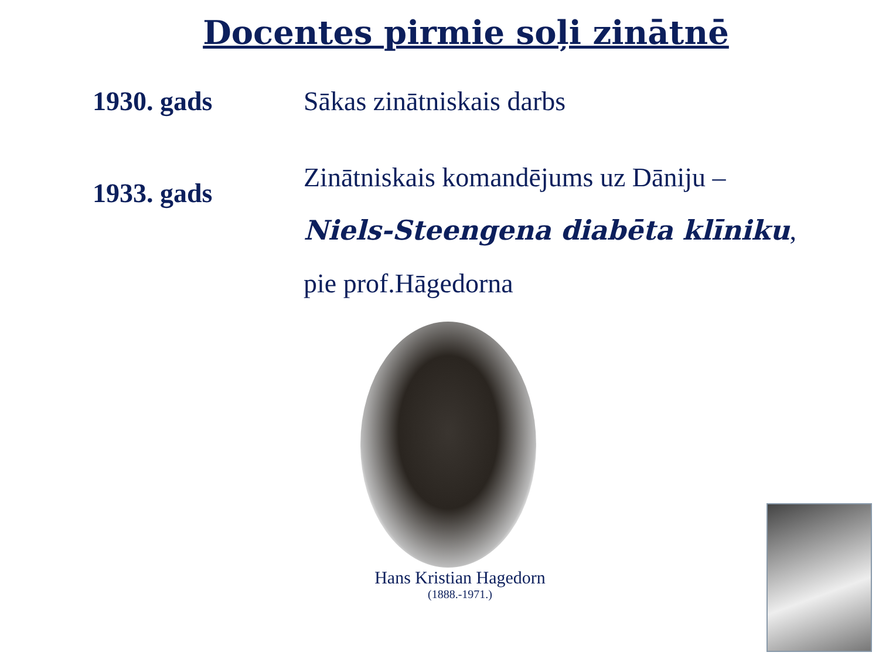Docentes pirmie soļi zinātnē
1930. gads Sākas zinātniskais darbs
1933. gads
Zinātniskais komandējums uz Dāniju –
Niels-Steengena diabēta klīniku,
pie prof.Hāgedorna
Hans Kristian Hagedorn
(1888.-1971.)